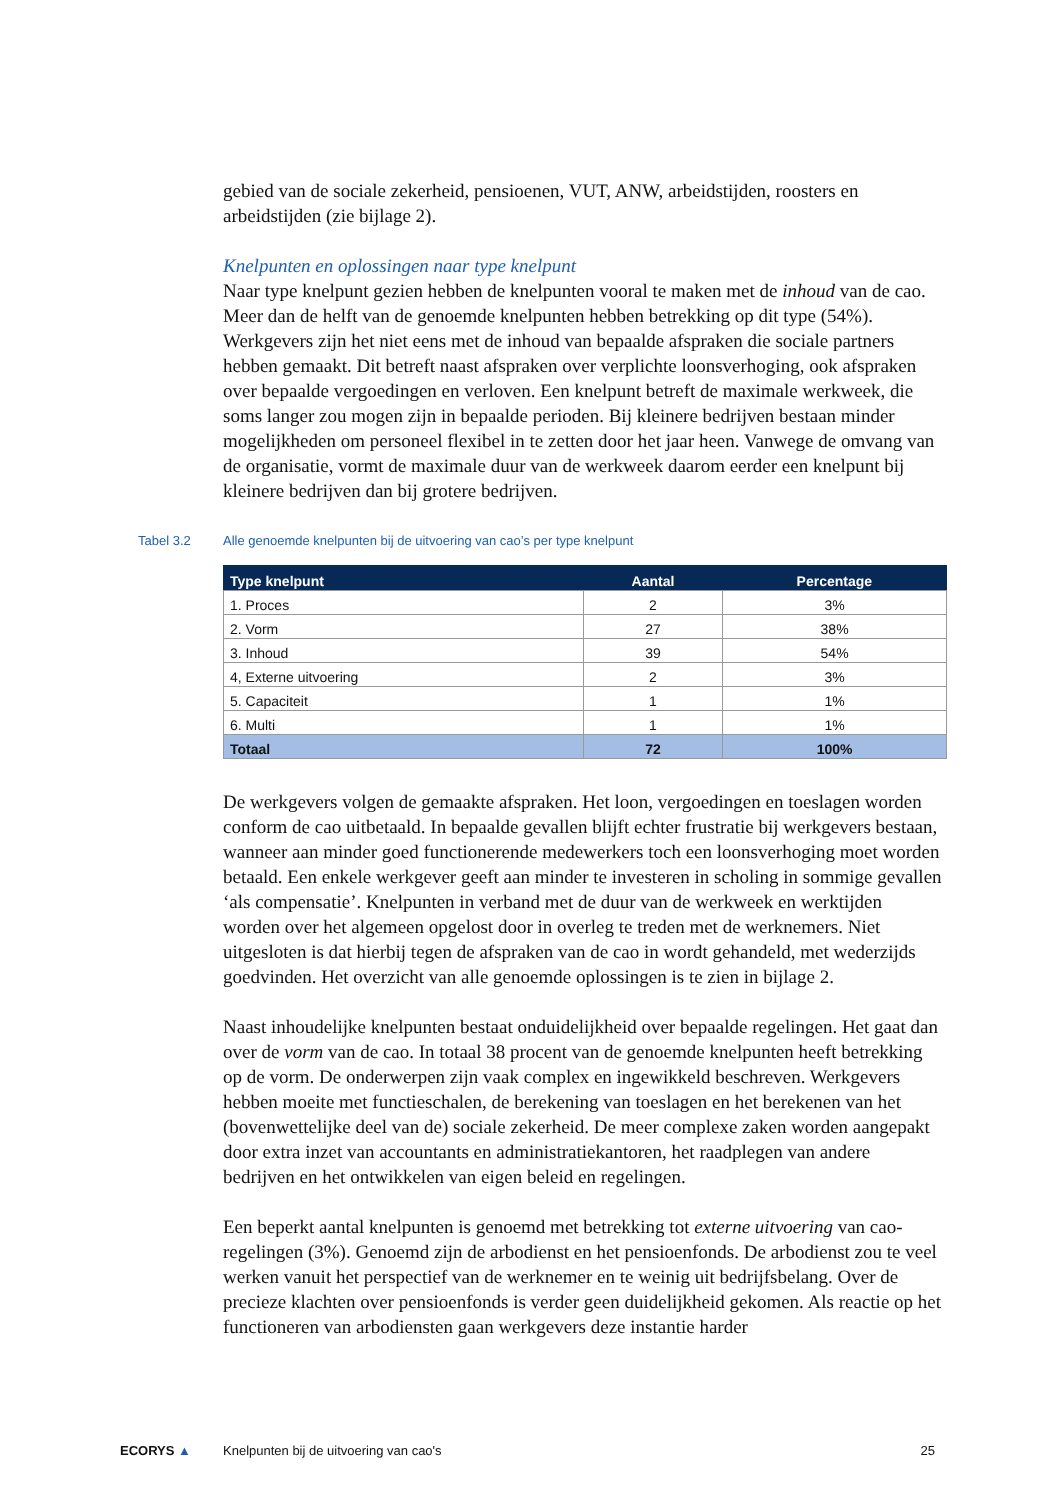gebied van de sociale zekerheid, pensioenen, VUT, ANW, arbeidstijden, roosters en arbeidstijden (zie bijlage 2).
Knelpunten en oplossingen naar type knelpunt
Naar type knelpunt gezien hebben de knelpunten vooral te maken met de inhoud van de cao. Meer dan de helft van de genoemde knelpunten hebben betrekking op dit type (54%). Werkgevers zijn het niet eens met de inhoud van bepaalde afspraken die sociale partners hebben gemaakt. Dit betreft naast afspraken over verplichte loonsverhoging, ook afspraken over bepaalde vergoedingen en verloven. Een knelpunt betreft de maximale werkweek, die soms langer zou mogen zijn in bepaalde perioden. Bij kleinere bedrijven bestaan minder mogelijkheden om personeel flexibel in te zetten door het jaar heen. Vanwege de omvang van de organisatie, vormt de maximale duur van de werkweek daarom eerder een knelpunt bij kleinere bedrijven dan bij grotere bedrijven.
Tabel 3.2 Alle genoemde knelpunten bij de uitvoering van cao’s per type knelpunt
| Type knelpunt | Aantal | Percentage |
| --- | --- | --- |
| 1. Proces | 2 | 3% |
| 2. Vorm | 27 | 38% |
| 3. Inhoud | 39 | 54% |
| 4, Externe uitvoering | 2 | 3% |
| 5. Capaciteit | 1 | 1% |
| 6. Multi | 1 | 1% |
| Totaal | 72 | 100% |
De werkgevers volgen de gemaakte afspraken. Het loon, vergoedingen en toeslagen worden conform de cao uitbetaald. In bepaalde gevallen blijft echter frustratie bij werkgevers bestaan, wanneer aan minder goed functionerende medewerkers toch een loonsverhoging moet worden betaald. Een enkele werkgever geeft aan minder te investeren in scholing in sommige gevallen ‘als compensatie’. Knelpunten in verband met de duur van de werkweek en werktijden worden over het algemeen opgelost door in overleg te treden met de werknemers. Niet uitgesloten is dat hierbij tegen de afspraken van de cao in wordt gehandeld, met wederzijds goedvinden. Het overzicht van alle genoemde oplossingen is te zien in bijlage 2.
Naast inhoudelijke knelpunten bestaat onduidelijkheid over bepaalde regelingen. Het gaat dan over de vorm van de cao. In totaal 38 procent van de genoemde knelpunten heeft betrekking op de vorm. De onderwerpen zijn vaak complex en ingewikkeld beschreven. Werkgevers hebben moeite met functieschalen, de berekening van toeslagen en het berekenen van het (bovenwettelijke deel van de) sociale zekerheid. De meer complexe zaken worden aangepakt door extra inzet van accountants en administratiekantoren, het raadplegen van andere bedrijven en het ontwikkelen van eigen beleid en regelingen.
Een beperkt aantal knelpunten is genoemd met betrekking tot externe uitvoering van cao-regelingen (3%). Genoemd zijn de arbodienst en het pensioenfonds. De arbodienst zou te veel werken vanuit het perspectief van de werknemer en te weinig uit bedrijfsbelang. Over de precieze klachten over pensioenfonds is verder geen duidelijkheid gekomen. Als reactie op het functioneren van arbodiensten gaan werkgevers deze instantie harder
ECORYS ▲ Knelpunten bij de uitvoering van cao's 25